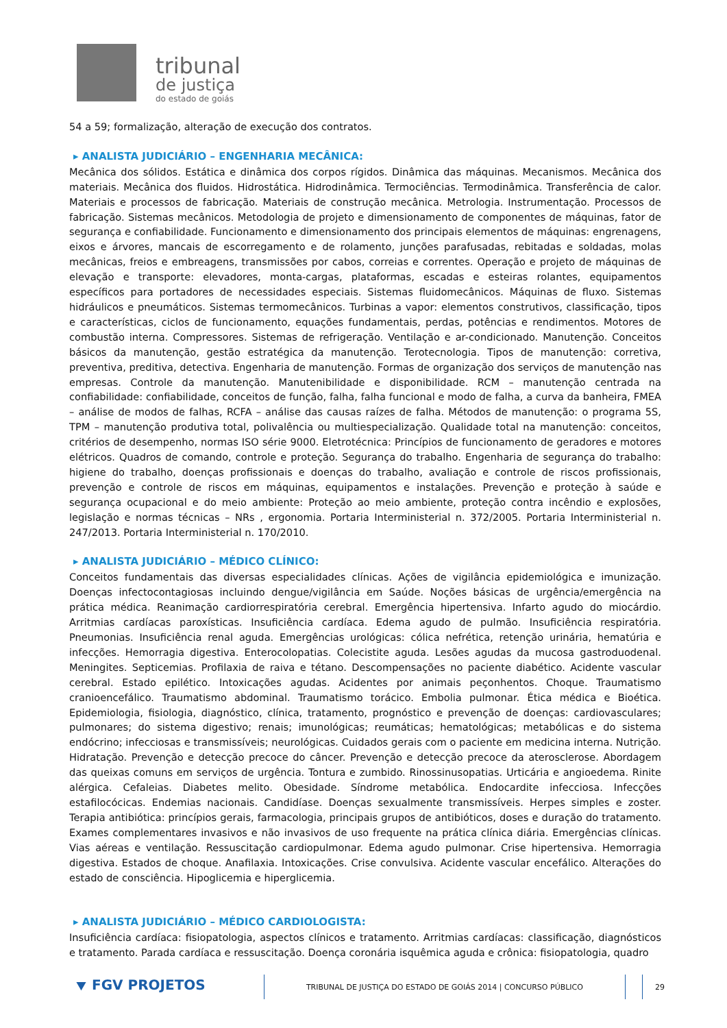tribunal
de justiça
do estado de goiás
54 a 59; formalização, alteração de execução dos contratos.
▸ ANALISTA JUDICIÁRIO – ENGENHARIA MECÂNICA:
Mecânica dos sólidos. Estática e dinâmica dos corpos rígidos. Dinâmica das máquinas. Mecanismos. Mecânica dos materiais. Mecânica dos fluidos. Hidrostática. Hidrodinâmica. Termociências. Termodinâmica. Transferência de calor. Materiais e processos de fabricação. Materiais de construção mecânica. Metrologia. Instrumentação. Processos de fabricação. Sistemas mecânicos. Metodologia de projeto e dimensionamento de componentes de máquinas, fator de segurança e confiabilidade. Funcionamento e dimensionamento dos principais elementos de máquinas: engrenagens, eixos e árvores, mancais de escorregamento e de rolamento, junções parafusadas, rebitadas e soldadas, molas mecânicas, freios e embreagens, transmissões por cabos, correias e correntes. Operação e projeto de máquinas de elevação e transporte: elevadores, monta-cargas, plataformas, escadas e esteiras rolantes, equipamentos específicos para portadores de necessidades especiais. Sistemas fluidomecânicos. Máquinas de fluxo. Sistemas hidráulicos e pneumáticos. Sistemas termomecânicos. Turbinas a vapor: elementos construtivos, classificação, tipos e características, ciclos de funcionamento, equações fundamentais, perdas, potências e rendimentos. Motores de combustão interna. Compressores. Sistemas de refrigeração. Ventilação e ar-condicionado. Manutenção. Conceitos básicos da manutenção, gestão estratégica da manutenção. Terotecnologia. Tipos de manutenção: corretiva, preventiva, preditiva, detectiva. Engenharia de manutenção. Formas de organização dos serviços de manutenção nas empresas. Controle da manutenção. Manutenibilidade e disponibilidade. RCM – manutenção centrada na confiabilidade: confiabilidade, conceitos de função, falha, falha funcional e modo de falha, a curva da banheira, FMEA – análise de modos de falhas, RCFA – análise das causas raízes de falha. Métodos de manutenção: o programa 5S, TPM – manutenção produtiva total, polivalência ou multiespecialização. Qualidade total na manutenção: conceitos, critérios de desempenho, normas ISO série 9000. Eletrotécnica: Princípios de funcionamento de geradores e motores elétricos. Quadros de comando, controle e proteção. Segurança do trabalho. Engenharia de segurança do trabalho: higiene do trabalho, doenças profissionais e doenças do trabalho, avaliação e controle de riscos profissionais, prevenção e controle de riscos em máquinas, equipamentos e instalações. Prevenção e proteção à saúde e segurança ocupacional e do meio ambiente: Proteção ao meio ambiente, proteção contra incêndio e explosões, legislação e normas técnicas – NRs , ergonomia. Portaria Interministerial n. 372/2005. Portaria Interministerial n. 247/2013. Portaria Interministerial n. 170/2010.
▸ ANALISTA JUDICIÁRIO – MÉDICO CLÍNICO:
Conceitos fundamentais das diversas especialidades clínicas. Ações de vigilância epidemiológica e imunização. Doenças infectocontagiosas incluindo dengue/vigilância em Saúde. Noções básicas de urgência/emergência na prática médica. Reanimação cardiorrespiratória cerebral. Emergência hipertensiva. Infarto agudo do miocárdio. Arritmias cardíacas paroxísticas. Insuficiência cardíaca. Edema agudo de pulmão. Insuficiência respiratória. Pneumonias. Insuficiência renal aguda. Emergências urológicas: cólica nefrética, retenção urinária, hematúria e infecções. Hemorragia digestiva. Enterocolopatias. Colecistite aguda. Lesões agudas da mucosa gastroduodenal. Meningites. Septicemias. Profilaxia de raiva e tétano. Descompensações no paciente diabético. Acidente vascular cerebral. Estado epilético. Intoxicações agudas. Acidentes por animais peçonhentos. Choque. Traumatismo cranioencefálico. Traumatismo abdominal. Traumatismo torácico. Embolia pulmonar. Ética médica e Bioética. Epidemiologia, fisiologia, diagnóstico, clínica, tratamento, prognóstico e prevenção de doenças: cardiovasculares; pulmonares; do sistema digestivo; renais; imunológicas; reumáticas; hematológicas; metabólicas e do sistema endócrino; infecciosas e transmissíveis; neurológicas. Cuidados gerais com o paciente em medicina interna. Nutrição. Hidratação. Prevenção e detecção precoce do câncer. Prevenção e detecção precoce da aterosclerose. Abordagem das queixas comuns em serviços de urgência. Tontura e zumbido. Rinossinusopatias. Urticária e angioedema. Rinite alérgica. Cefaleias. Diabetes melito. Obesidade. Síndrome metabólica. Endocardite infecciosa. Infecções estafilocócicas. Endemias nacionais. Candidíase. Doenças sexualmente transmissíveis. Herpes simples e zoster. Terapia antibiótica: princípios gerais, farmacologia, principais grupos de antibióticos, doses e duração do tratamento. Exames complementares invasivos e não invasivos de uso frequente na prática clínica diária. Emergências clínicas. Vias aéreas e ventilação. Ressuscitação cardiopulmonar. Edema agudo pulmonar. Crise hipertensiva. Hemorragia digestiva. Estados de choque. Anafilaxia. Intoxicações. Crise convulsiva. Acidente vascular encefálico. Alterações do estado de consciência. Hipoglicemia e hiperglicemia.
▸ ANALISTA JUDICIÁRIO – MÉDICO CARDIOLOGISTA:
Insuficiência cardíaca: fisiopatologia, aspectos clínicos e tratamento. Arritmias cardíacas: classificação, diagnósticos e tratamento. Parada cardíaca e ressuscitação. Doença coronária isquêmica aguda e crônica: fisiopatologia, quadro
⯆ FGV PROJETOS
TRIBUNAL DE JUSTIÇA DO ESTADO DE GOIÁS 2014 | CONCURSO PÚBLICO 29